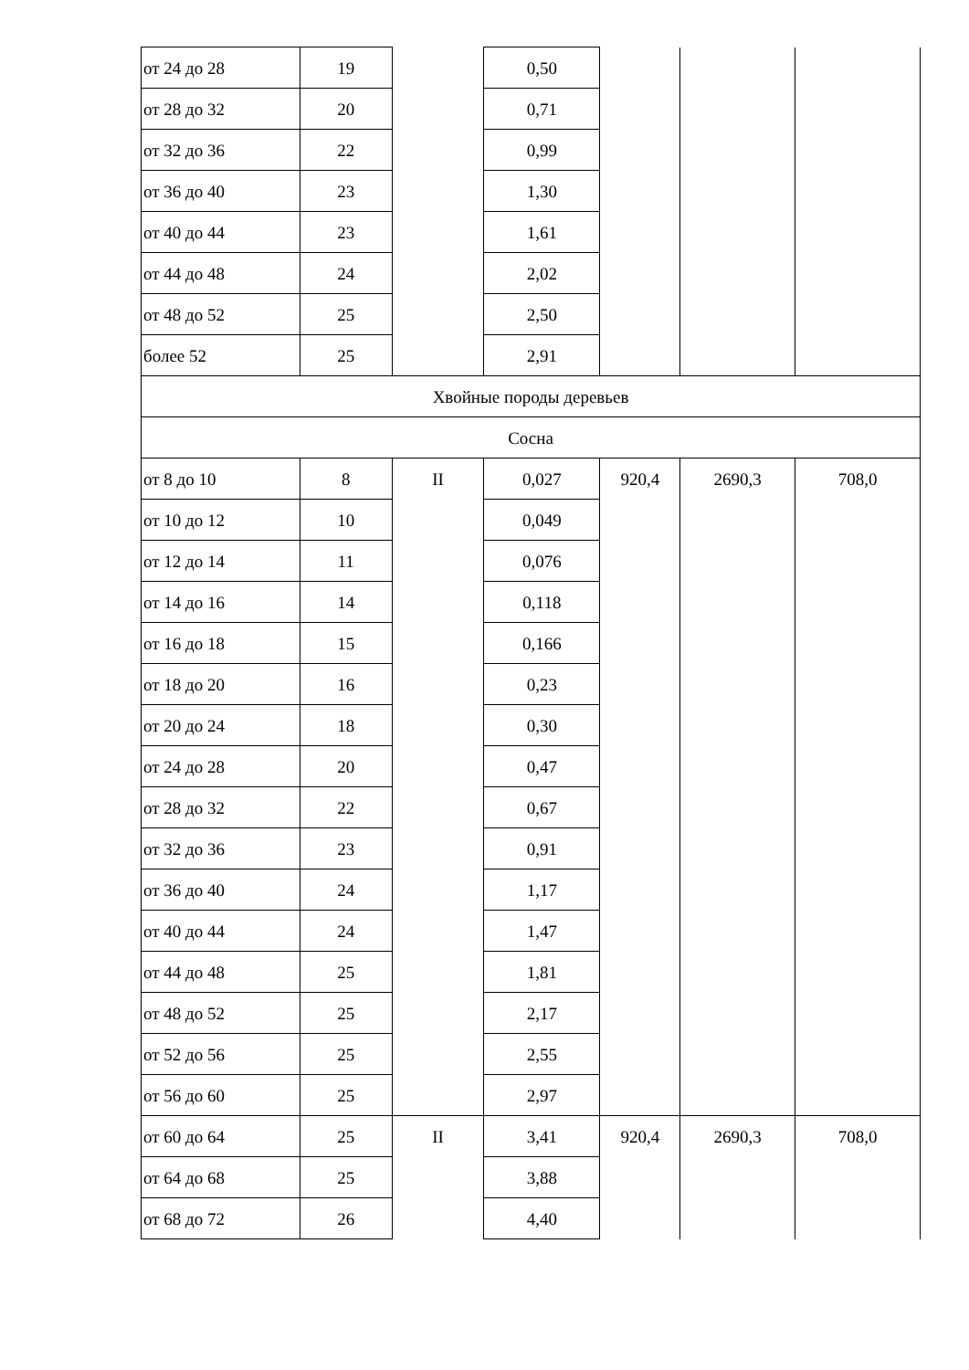| от 24 до 28 | 19 | | 0,50 | | | |
| от 28 до 32 | 20 | | 0,71 | | | |
| от 32 до 36 | 22 | | 0,99 | | | |
| от 36 до 40 | 23 | | 1,30 | | | |
| от 40 до 44 | 23 | | 1,61 | | | |
| от 44 до 48 | 24 | | 2,02 | | | |
| от 48 до 52 | 25 | | 2,50 | | | |
| более 52 | 25 | | 2,91 | | | |
| Хвойные породы деревьев | | | | | | |
| Сосна | | | | | | |
| от 8 до 10 | 8 | II | 0,027 | 920,4 | 2690,3 | 708,0 |
| от 10 до 12 | 10 | | 0,049 | | | |
| от 12 до 14 | 11 | | 0,076 | | | |
| от 14 до 16 | 14 | | 0,118 | | | |
| от 16 до 18 | 15 | | 0,166 | | | |
| от 18 до 20 | 16 | | 0,23 | | | |
| от 20 до 24 | 18 | | 0,30 | | | |
| от 24 до 28 | 20 | | 0,47 | | | |
| от 28 до 32 | 22 | | 0,67 | | | |
| от 32 до 36 | 23 | | 0,91 | | | |
| от 36 до 40 | 24 | | 1,17 | | | |
| от 40 до 44 | 24 | | 1,47 | | | |
| от 44 до 48 | 25 | | 1,81 | | | |
| от 48 до 52 | 25 | | 2,17 | | | |
| от 52 до 56 | 25 | | 2,55 | | | |
| от 56 до 60 | 25 | | 2,97 | | | |
| от 60 до 64 | 25 | II | 3,41 | 920,4 | 2690,3 | 708,0 |
| от 64 до 68 | 25 | | 3,88 | | | |
| от 68 до 72 | 26 | | 4,40 | | | |